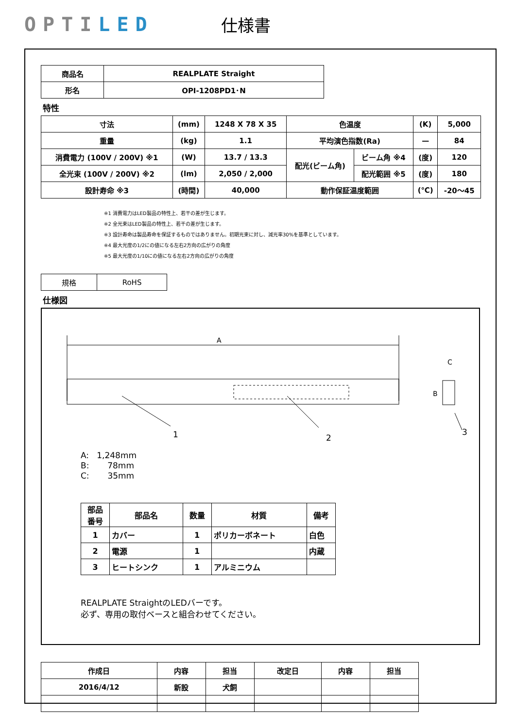OPTILED
仕様書
| 商品名 | REALPLATE Straight |
| 形名 | OPI-1208PD1･N |
特性
| 寸法 | (mm) | 1248 X 78 X 35 | 色温度 | | (K) | 5,000 |
| 重量 | (kg) | 1.1 | 平均演色指数(Ra) | | — | 84 |
| 消費電力 (100V / 200V) ※1 | (W) | 13.7 / 13.3 | 配光(ビーム角) | ビーム角 ※4 | (度) | 120 |
| 全光束 (100V / 200V) ※2 | (lm) | 2,050 / 2,000 | | 配光範囲 ※5 | (度) | 180 |
| 設計寿命 ※3 | (時間) | 40,000 | 動作保証温度範囲 | | (℃) | -20～45 |
※1 消費電力はLED製品の特性上、若干の差が生じます。
※2 全光束はLED製品の特性上、若干の差が生じます。
※3 設計寿命は製品寿命を保証するものではありません。初期光束に対し、減光率30%を基準としています。
※4 最大光度の1/2にの値になる左右2方向の広がりの角度
※5 最大光度の1/10にの値になる左右2方向の広がりの角度
| 規格 | RoHS |
仕様図
A
1
2
B
C
3
A: 1,248mm
B: 78mm
C: 35mm
| 部品 番号 | 部品名 | 数量 | 材質 | 備考 |
| 1 | カバー | 1 | ポリカーボネート | 白色 |
| 2 | 電源 | 1 | | 内蔵 |
| 3 | ヒートシンク | 1 | アルミニウム | |
REALPLATE StraightのLEDバーです。
必ず、専用の取付ベースと組合わせてください。
| 作成日 | 内容 | 担当 | 改定日 | 内容 | 担当 |
| 2016/4/12 | 新設 | 犬飼 | | | |